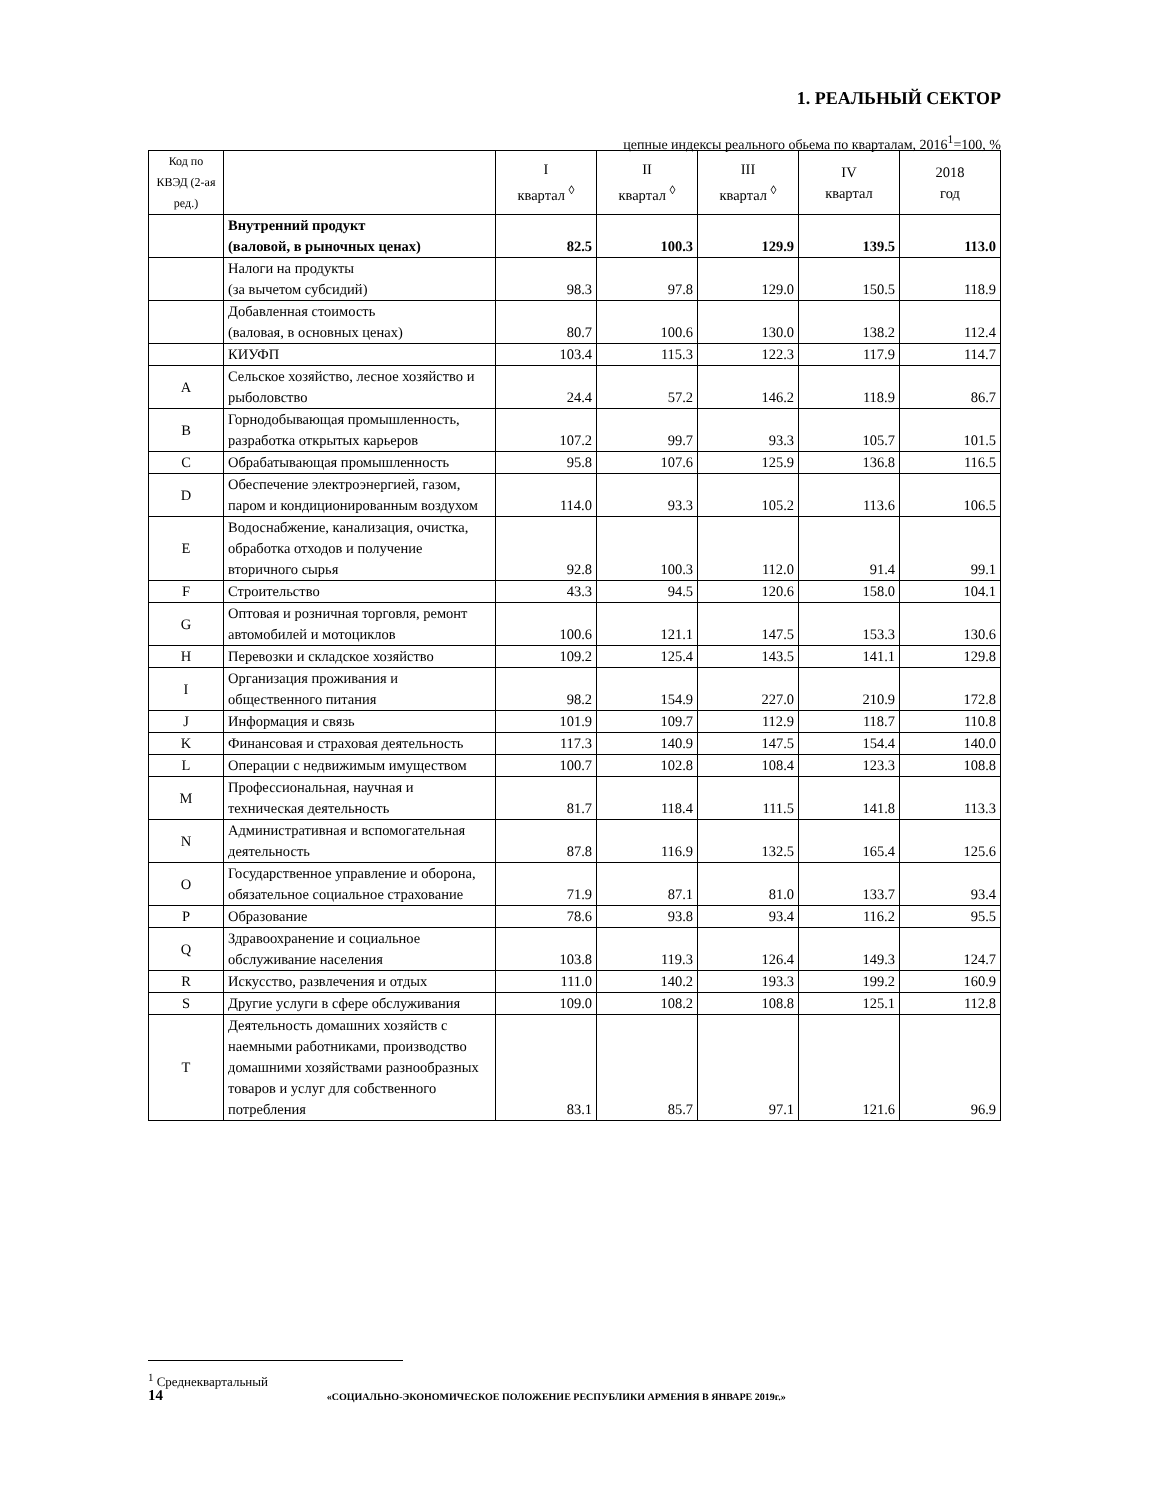1. РЕАЛЬНЫЙ СЕКТОР
цепные индексы реального обьема по кварталам, 2016<sup>1</sup>=100, %
| Код по КВЭД (2-ая ред.) | | I квартал <sup>◊</sup> | II квартал <sup>◊</sup> | III квартал <sup>◊</sup> | IV квартал | 2018 год |
| --- | --- | --- | --- | --- | --- | --- |
| | Внутренний продукт (валовой, в рыночных ценах) | 82.5 | 100.3 | 129.9 | 139.5 | 113.0 |
| | Налоги на продукты (за вычетом субсидий) | 98.3 | 97.8 | 129.0 | 150.5 | 118.9 |
| | Добавленная стоимость (валовая, в основных ценах) | 80.7 | 100.6 | 130.0 | 138.2 | 112.4 |
| | КИУФП | 103.4 | 115.3 | 122.3 | 117.9 | 114.7 |
| A | Сельское хозяйство, лесное хозяйство и рыболовство | 24.4 | 57.2 | 146.2 | 118.9 | 86.7 |
| B | Горнодобывающая промышленность, разработка открытых карьеров | 107.2 | 99.7 | 93.3 | 105.7 | 101.5 |
| C | Обрабатывающая промышленность | 95.8 | 107.6 | 125.9 | 136.8 | 116.5 |
| D | Обеспечение электроэнергией, газом, паром и кондиционированным воздухом | 114.0 | 93.3 | 105.2 | 113.6 | 106.5 |
| E | Водоснабжение, канализация, очистка, обработка отходов и получение вторичного сырья | 92.8 | 100.3 | 112.0 | 91.4 | 99.1 |
| F | Строительство | 43.3 | 94.5 | 120.6 | 158.0 | 104.1 |
| G | Оптовая и розничная торговля, ремонт автомобилей и мотоциклов | 100.6 | 121.1 | 147.5 | 153.3 | 130.6 |
| H | Перевозки и складское хозяйство | 109.2 | 125.4 | 143.5 | 141.1 | 129.8 |
| I | Организация проживания и общественного питания | 98.2 | 154.9 | 227.0 | 210.9 | 172.8 |
| J | Информация и связь | 101.9 | 109.7 | 112.9 | 118.7 | 110.8 |
| K | Финансовая и страховая деятельность | 117.3 | 140.9 | 147.5 | 154.4 | 140.0 |
| L | Операции с недвижимым имуществом | 100.7 | 102.8 | 108.4 | 123.3 | 108.8 |
| M | Профессиональная, научная и техническая деятельность | 81.7 | 118.4 | 111.5 | 141.8 | 113.3 |
| N | Административная и вспомогательная деятельность | 87.8 | 116.9 | 132.5 | 165.4 | 125.6 |
| O | Государственное управление и оборона, обязательное социальное страхование | 71.9 | 87.1 | 81.0 | 133.7 | 93.4 |
| P | Образование | 78.6 | 93.8 | 93.4 | 116.2 | 95.5 |
| Q | Здравоохранение и социальное обслуживание населения | 103.8 | 119.3 | 126.4 | 149.3 | 124.7 |
| R | Искусство, развлечения и отдых | 111.0 | 140.2 | 193.3 | 199.2 | 160.9 |
| S | Другие услуги в сфере обслуживания | 109.0 | 108.2 | 108.8 | 125.1 | 112.8 |
| T | Деятельность домашних хозяйств с наемными работниками, производство домашними хозяйствами разнообразных товаров и услуг для собственного потребления | 83.1 | 85.7 | 97.1 | 121.6 | 96.9 |
<sup>1</sup> Среднеквартальный
14 «СОЦИАЛЬНО-ЭКОНОМИЧЕСКОЕ ПОЛОЖЕНИЕ РЕСПУБЛИКИ АРМЕНИЯ В ЯНВАРЕ 2019г.»